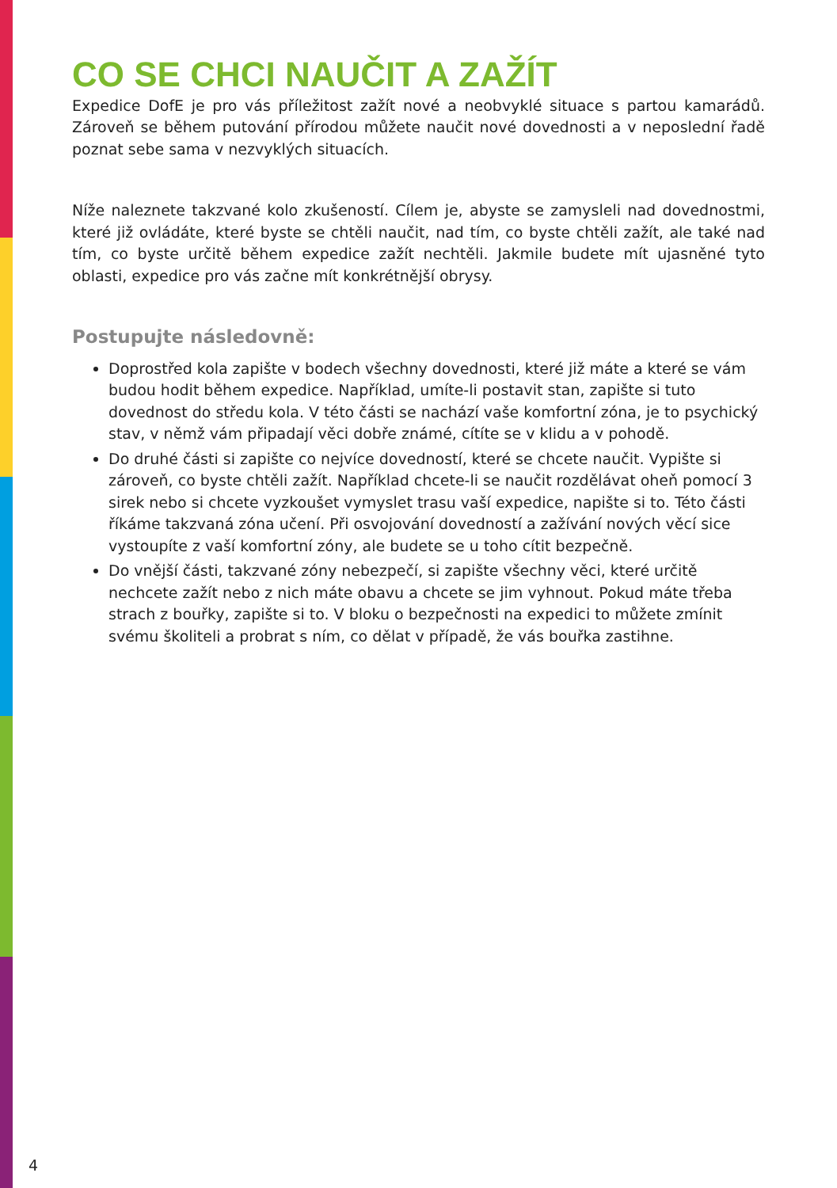CO SE CHCI NAUČIT A ZAŽÍT
Expedice DofE je pro vás příležitost zažít nové a neobvyklé situace s partou kamarádů. Zároveň se během putování přírodou můžete naučit nové dovednosti a v neposlední řadě poznat sebe sama v nezvyklých situacích.
Níže naleznete takzvané kolo zkušeností. Cílem je, abyste se zamysleli nad dovednostmi, které již ovládáte, které byste se chtěli naučit, nad tím, co byste chtěli zažít, ale také nad tím, co byste určitě během expedice zažít nechtěli. Jakmile budete mít ujasněné tyto oblasti, expedice pro vás začne mít konkrétnější obrysy.
Postupujte následovně:
Doprostřed kola zapište v bodech všechny dovednosti, které již máte a které se vám budou hodit během expedice. Například, umíte-li postavit stan, zapište si tuto dovednost do středu kola. V této části se nachází vaše komfortní zóna, je to psychický stav, v němž vám připadají věci dobře známé, cítíte se v klidu a v pohodě.
Do druhé části si zapište co nejvíce dovedností, které se chcete naučit. Vypište si zároveň, co byste chtěli zažít. Například chcete-li se naučit rozdělávat oheň pomocí 3 sirek nebo si chcete vyzkoušet vymyslet trasu vaší expedice, napište si to. Této části říkáme takzvaná zóna učení. Při osvojování dovedností a zažívání nových věcí sice vystoupíte z vaší komfortní zóny, ale budete se u toho cítit bezpečně.
Do vnější části, takzvané zóny nebezpečí, si zapište všechny věci, které určitě nechcete zažít nebo z nich máte obavu a chcete se jim vyhnout. Pokud máte třeba strach z bouřky, zapište si to. V bloku o bezpečnosti na expedici to můžete zmínit svému školiteli a probrat s ním, co dělat v případě, že vás bouřka zastihne.
4